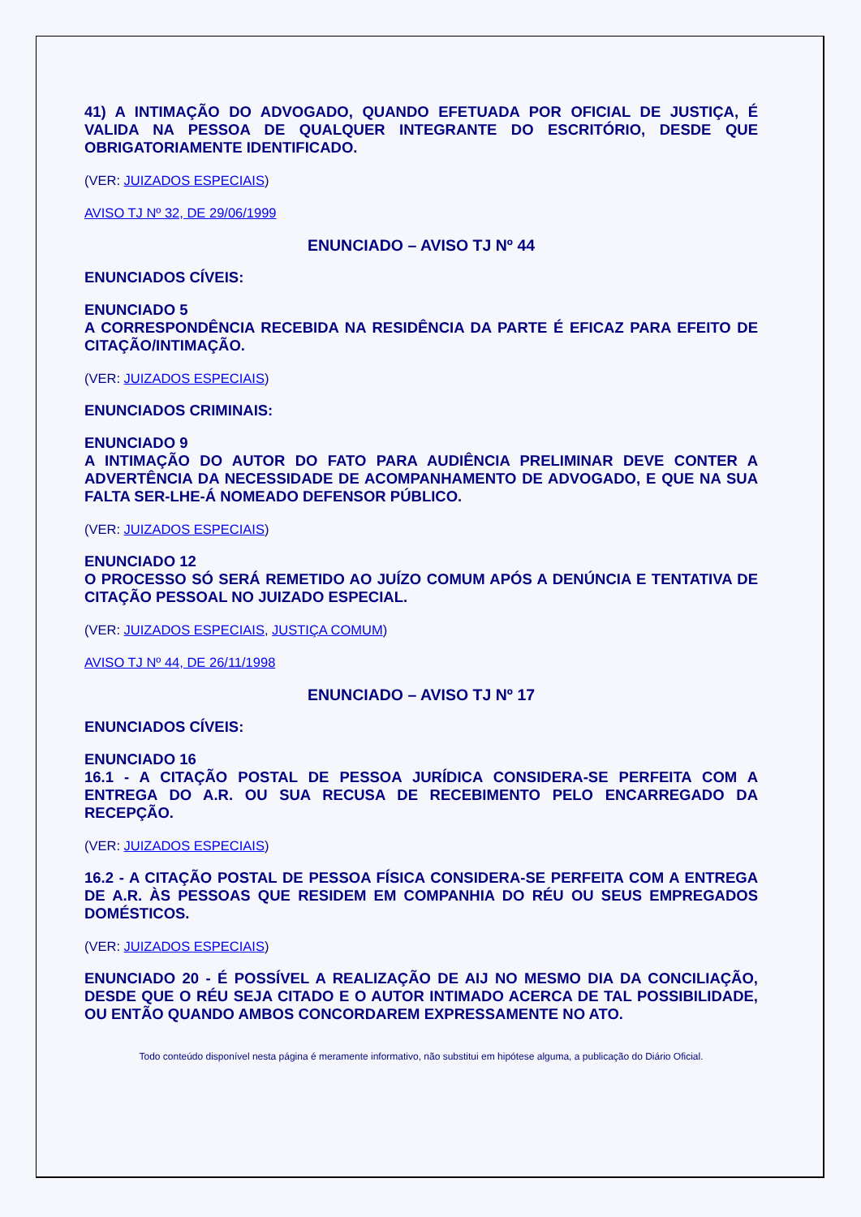41) A INTIMAÇÃO DO ADVOGADO, QUANDO EFETUADA POR OFICIAL DE JUSTIÇA, É VALIDA NA PESSOA DE QUALQUER INTEGRANTE DO ESCRITÓRIO, DESDE QUE OBRIGATORIAMENTE IDENTIFICADO.
(VER: JUIZADOS ESPECIAIS)
AVISO TJ Nº 32, DE 29/06/1999
ENUNCIADO – AVISO TJ Nº 44
ENUNCIADOS CÍVEIS:
ENUNCIADO 5
A CORRESPONDÊNCIA RECEBIDA NA RESIDÊNCIA DA PARTE É EFICAZ PARA EFEITO DE CITAÇÃO/INTIMAÇÃO.
(VER: JUIZADOS ESPECIAIS)
ENUNCIADOS CRIMINAIS:
ENUNCIADO 9
A INTIMAÇÃO DO AUTOR DO FATO PARA AUDIÊNCIA PRELIMINAR DEVE CONTER A ADVERTÊNCIA DA NECESSIDADE DE ACOMPANHAMENTO DE ADVOGADO, E QUE NA SUA FALTA SER-LHE-Á NOMEADO DEFENSOR PÚBLICO.
(VER: JUIZADOS ESPECIAIS)
ENUNCIADO 12
O PROCESSO SÓ SERÁ REMETIDO AO JUÍZO COMUM APÓS A DENÚNCIA E TENTATIVA DE CITAÇÃO PESSOAL NO JUIZADO ESPECIAL.
(VER: JUIZADOS ESPECIAIS, JUSTIÇA COMUM)
AVISO TJ Nº 44, DE 26/11/1998
ENUNCIADO – AVISO TJ Nº 17
ENUNCIADOS CÍVEIS:
ENUNCIADO 16
16.1 - A CITAÇÃO POSTAL DE PESSOA JURÍDICA CONSIDERA-SE PERFEITA COM A ENTREGA DO A.R. OU SUA RECUSA DE RECEBIMENTO PELO ENCARREGADO DA RECEPÇÃO.
(VER: JUIZADOS ESPECIAIS)
16.2 - A CITAÇÃO POSTAL DE PESSOA FÍSICA CONSIDERA-SE PERFEITA COM A ENTREGA DE A.R. ÀS PESSOAS QUE RESIDEM EM COMPANHIA DO RÉU OU SEUS EMPREGADOS DOMÉSTICOS.
(VER: JUIZADOS ESPECIAIS)
ENUNCIADO 20 - É POSSÍVEL A REALIZAÇÃO DE AIJ NO MESMO DIA DA CONCILIAÇÃO, DESDE QUE O RÉU SEJA CITADO E O AUTOR INTIMADO ACERCA DE TAL POSSIBILIDADE, OU ENTÃO QUANDO AMBOS CONCORDAREM EXPRESSAMENTE NO ATO.
Todo conteúdo disponível nesta página é meramente informativo, não substitui em hipótese alguma, a publicação do Diário Oficial.